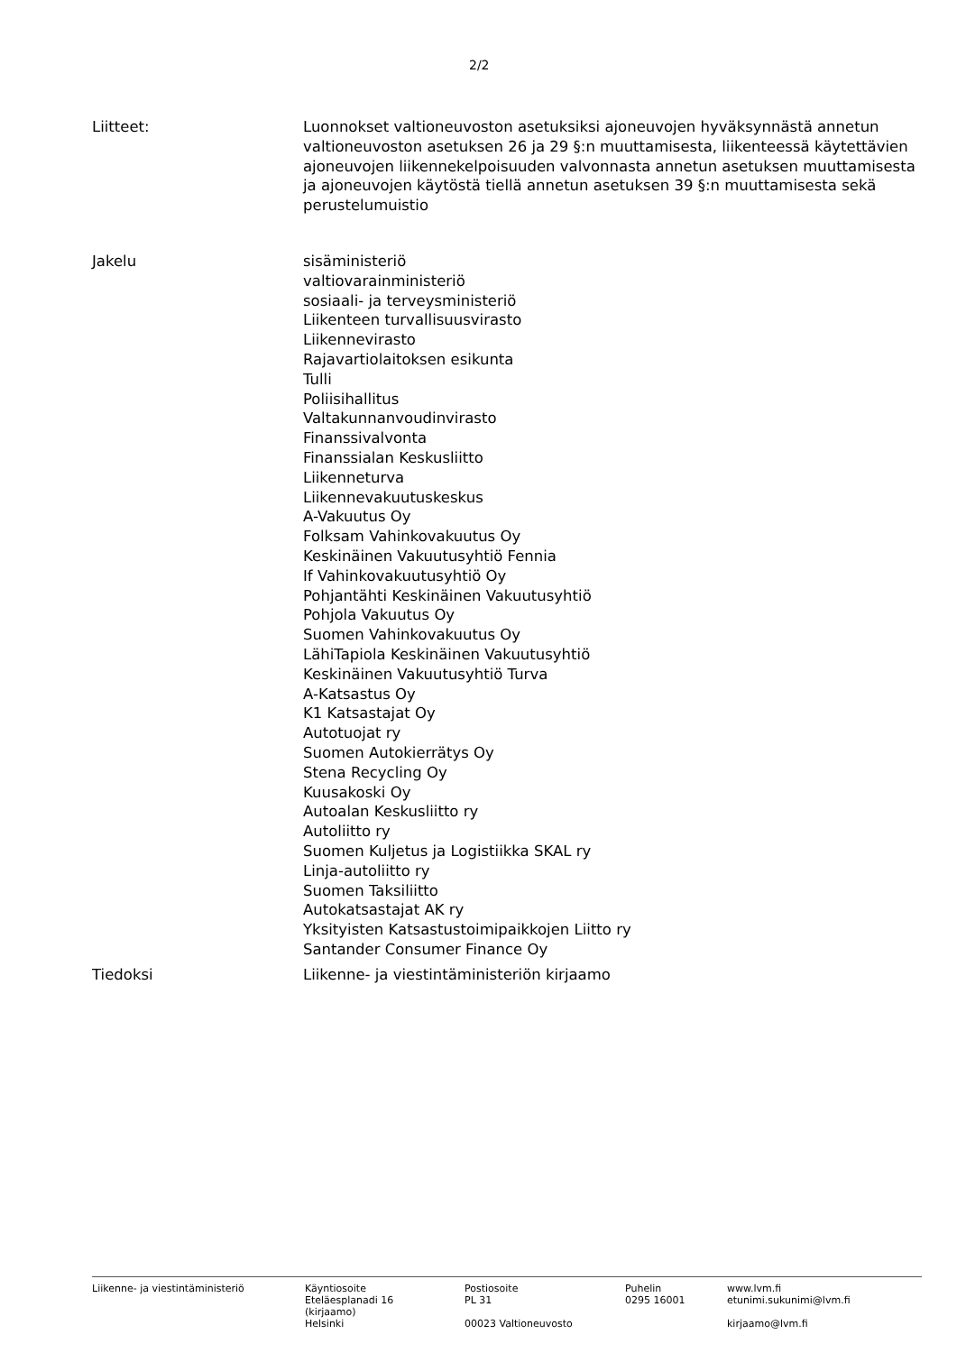2/2
Liitteet: Luonnokset valtioneuvoston asetuksiksi ajoneuvojen hyväksynnästä annetun valtioneuvoston asetuksen 26 ja 29 §:n muuttamisesta, liikenteessä käytettävien ajoneuvojen liikennekelpoisuuden valvonnasta annetun asetuksen muuttamisesta ja ajoneuvojen käytöstä tiellä annetun asetuksen 39 §:n muuttamisesta sekä perustelumuistio
Jakelu sisäministeriö
valtiovarainministeriö
sosiaali- ja terveysministeriö
Liikenteen turvallisuusvirasto
Liikennevirasto
Rajavartiolaitoksen esikunta
Tulli
Poliisihallitus
Valtakunnanvoudinvirasto
Finanssivalvonta
Finanssialan Keskusliitto
Liikenneturva
Liikennevakuutuskeskus
A-Vakuutus Oy
Folksam Vahinkovakuutus Oy
Keskinäinen Vakuutusyhtiö Fennia
If Vahinkovakuutusyhtiö Oy
Pohjantähti Keskinäinen Vakuutusyhtiö
Pohjola Vakuutus Oy
Suomen Vahinkovakuutus Oy
LähiTapiola Keskinäinen Vakuutusyhtiö
Keskinäinen Vakuutusyhtiö Turva
A-Katsastus Oy
K1 Katsastajat Oy
Autotuojat ry
Suomen Autokierrätys Oy
Stena Recycling Oy
Kuusakoski Oy
Autoalan Keskusliitto ry
Autoliitto ry
Suomen Kuljetus ja Logistiikka SKAL ry
Linja-autoliitto ry
Suomen Taksiliitto
Autokatsastajat AK ry
Yksityisten Katsastustoimipaikkojen Liitto ry
Santander Consumer Finance Oy
Tiedoksi Liikenne- ja viestintäministeriön kirjaamo
Liikenne- ja viestintäministeriö Käyntiosoite
Eteläesplanadi 16
(kirjaamo)
Helsinki
Postiosoite
PL 31
00023 Valtioneuvosto
Puhelin
0295 16001
www.lvm.fi
etunimi.sukunimi@lvm.fi
kirjaamo@lvm.fi